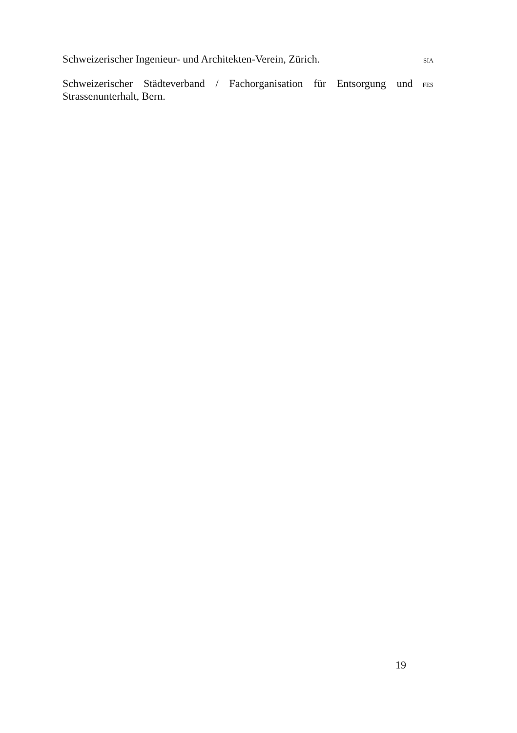Schweizerischer Ingenieur- und Architekten-Verein, Zürich.
SIA
Schweizerischer Städteverband / Fachorganisation für Entsorgung und Strassenunterhalt, Bern.
FES
19